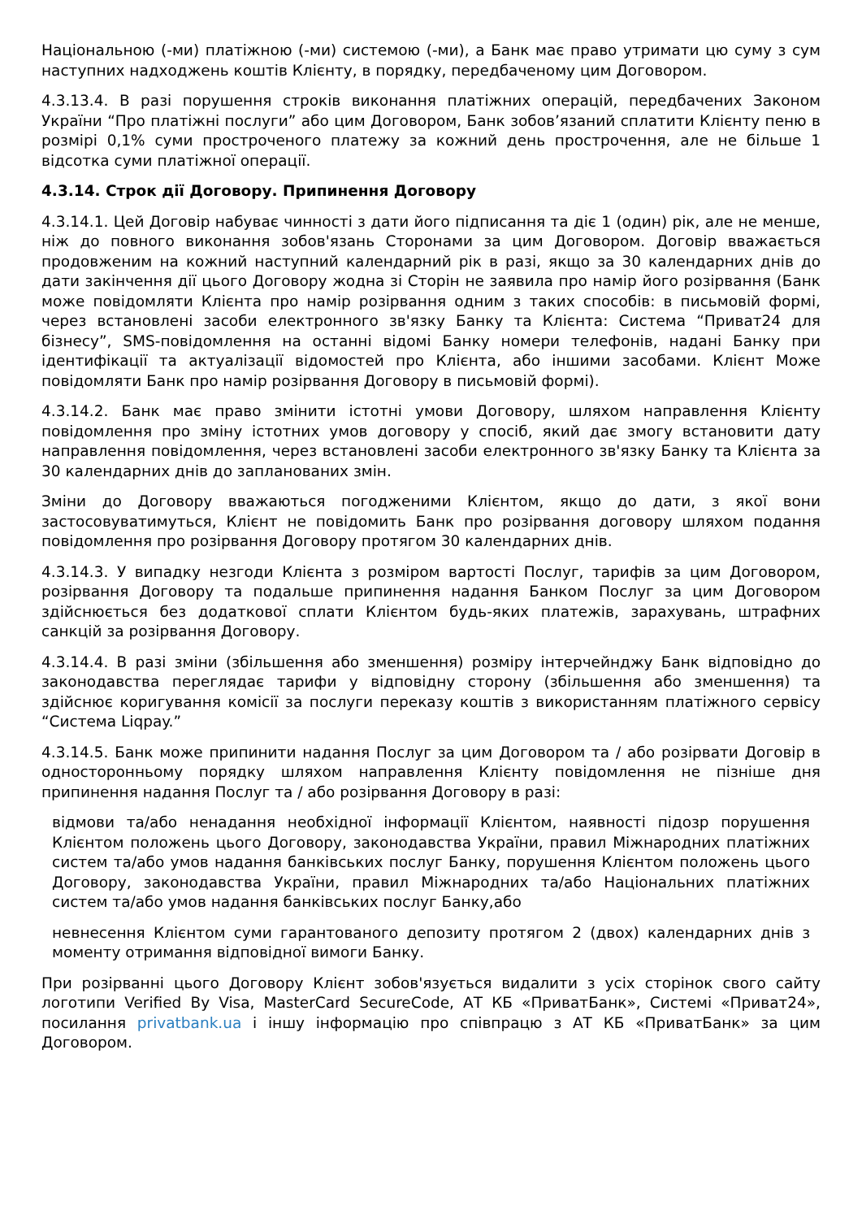Національною (-ми) платіжною (-ми) системою (-ми), а Банк має право утримати цю суму з сум наступних надходжень коштів Клієнту, в порядку, передбаченому цим Договором.
4.3.13.4. В разі порушення строків виконання платіжних операцій, передбачених Законом України “Про платіжні послуги” або цим Договором, Банк зобов’язаний сплатити Клієнту пеню в розмірі 0,1% суми простроченого платежу за кожний день прострочення, але не більше 1 відсотка суми платіжної операції.
4.3.14. Строк дії Договору. Припинення Договору
4.3.14.1. Цей Договір набуває чинності з дати його підписання та діє 1 (один) рік, але не менше, ніж до повного виконання зобов'язань Сторонами за цим Договором. Договір вважається продовженим на кожний наступний календарний рік в разі, якщо за 30 календарних днів до дати закінчення дії цього Договору жодна зі Сторін не заявила про намір його розірвання (Банк може повідомляти Клієнта про намір розірвання одним з таких способів: в письмовій формі, через встановлені засоби електронного зв'язку Банку та Клієнта: Система “Приват24 для бізнесу”, SMS-повідомлення на останні відомі Банку номери телефонів, надані Банку при ідентифікації та актуалізації відомостей про Клієнта, або іншими засобами. Клієнт Може повідомляти Банк про намір розірвання Договору в письмовій формі).
4.3.14.2. Банк має право змінити істотні умови Договору, шляхом направлення Клієнту повідомлення про зміну істотних умов договору у спосіб, який дає змогу встановити дату направлення повідомлення, через встановлені засоби електронного зв'язку Банку та Клієнта за 30 календарних днів до запланованих змін.
Зміни до Договору вважаються погодженими Клієнтом, якщо до дати, з якої вони застосовуватимуться, Клієнт не повідомить Банк про розірвання договору шляхом подання повідомлення про розірвання Договору протягом 30 календарних днів.
4.3.14.3. У випадку незгоди Клієнта з розміром вартості Послуг, тарифів за цим Договором, розірвання Договору та подальше припинення надання Банком Послуг за цим Договором здійснюється без додаткової сплати Клієнтом будь-яких платежів, зарахувань, штрафних санкцій за розірвання Договору.
4.3.14.4. В разі зміни (збільшення або зменшення) розміру інтерчейнджу Банк відповідно до законодавства переглядає тарифи у відповідну сторону (збільшення або зменшення) та здійснює коригування комісії за послуги переказу коштів з використанням платіжного сервісу “Система Liqpay.”
4.3.14.5. Банк може припинити надання Послуг за цим Договором та / або розірвати Договір в односторонньому порядку шляхом направлення Клієнту повідомлення не пізніше дня припинення надання Послуг та / або розірвання Договору в разі:
відмови та/або ненадання необхідної інформації Клієнтом, наявності підозр порушення Клієнтом положень цього Договору, законодавства України, правил Міжнародних платіжних систем та/або умов надання банківських послуг Банку, порушення Клієнтом положень цього Договору, законодавства України, правил Міжнародних та/або Національних платіжних систем та/або умов надання банківських послуг Банку,або
невнесення Клієнтом суми гарантованого депозиту протягом 2 (двох) календарних днів з моменту отримання відповідної вимоги Банку.
При розірванні цього Договору Клієнт зобов'язується видалити з усіх сторінок свого сайту логотипи Verified By Visa, MasterCard SecureCode, АТ КБ «ПриватБанк», Системі «Приват24», посилання privatbank.ua і іншу інформацію про співпрацю з АТ КБ «ПриватБанк» за цим Договором.